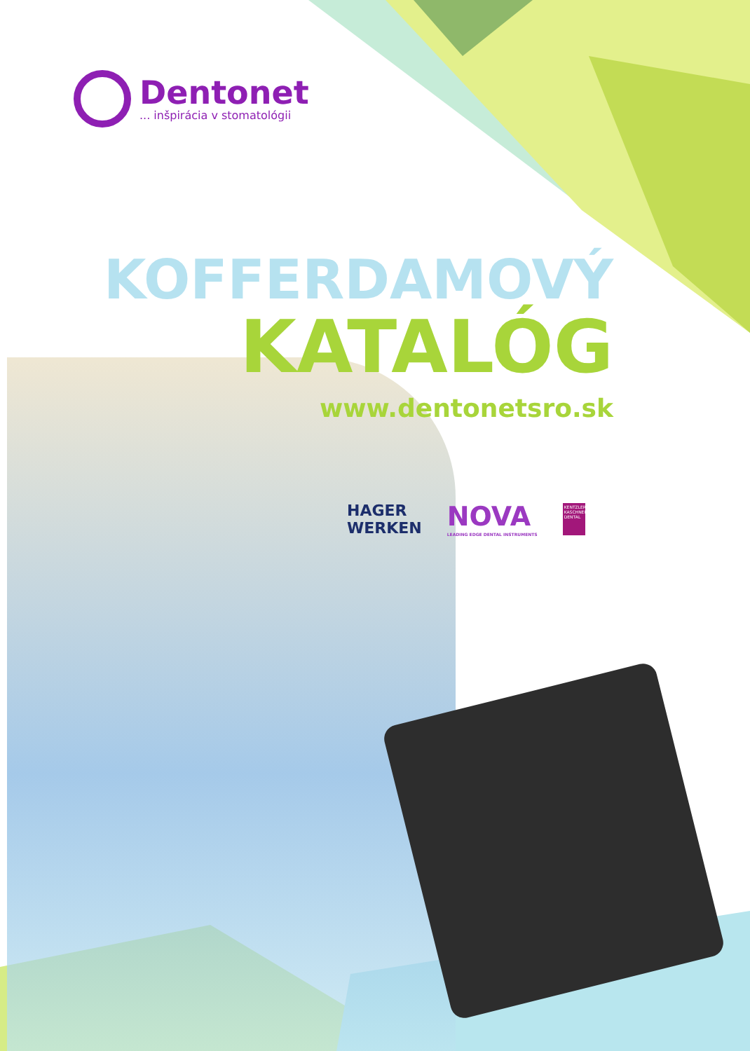Dentonet
... inšpirácia v stomatológii
KOFFERDAMOVÝ
KATALÓG
www.dentonetsro.sk
HAGER
WERKEN
NOVA
LEADING EDGE DENTAL INSTRUMENTS
KENTZLER KASCHNER DENTAL